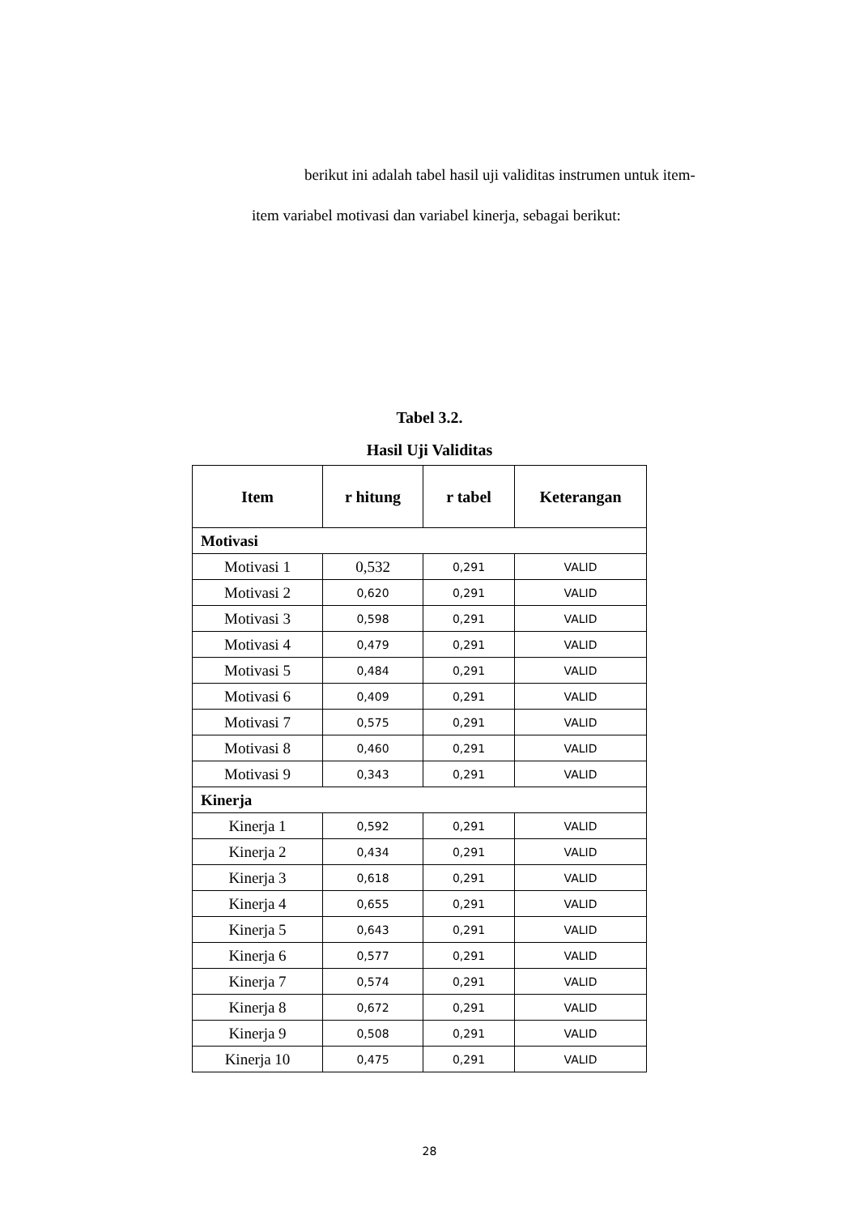berikut ini adalah tabel hasil uji validitas instrumen untuk item-
item variabel motivasi dan variabel kinerja, sebagai berikut:
Tabel 3.2.
Hasil Uji Validitas
| Item | r hitung | r tabel | Keterangan |
| --- | --- | --- | --- |
| Motivasi | | | |
| Motivasi 1 | 0,532 | 0,291 | VALID |
| Motivasi 2 | 0,620 | 0,291 | VALID |
| Motivasi 3 | 0,598 | 0,291 | VALID |
| Motivasi 4 | 0,479 | 0,291 | VALID |
| Motivasi 5 | 0,484 | 0,291 | VALID |
| Motivasi 6 | 0,409 | 0,291 | VALID |
| Motivasi 7 | 0,575 | 0,291 | VALID |
| Motivasi 8 | 0,460 | 0,291 | VALID |
| Motivasi 9 | 0,343 | 0,291 | VALID |
| Kinerja | | | |
| Kinerja 1 | 0,592 | 0,291 | VALID |
| Kinerja 2 | 0,434 | 0,291 | VALID |
| Kinerja 3 | 0,618 | 0,291 | VALID |
| Kinerja 4 | 0,655 | 0,291 | VALID |
| Kinerja 5 | 0,643 | 0,291 | VALID |
| Kinerja 6 | 0,577 | 0,291 | VALID |
| Kinerja 7 | 0,574 | 0,291 | VALID |
| Kinerja 8 | 0,672 | 0,291 | VALID |
| Kinerja 9 | 0,508 | 0,291 | VALID |
| Kinerja 10 | 0,475 | 0,291 | VALID |
28